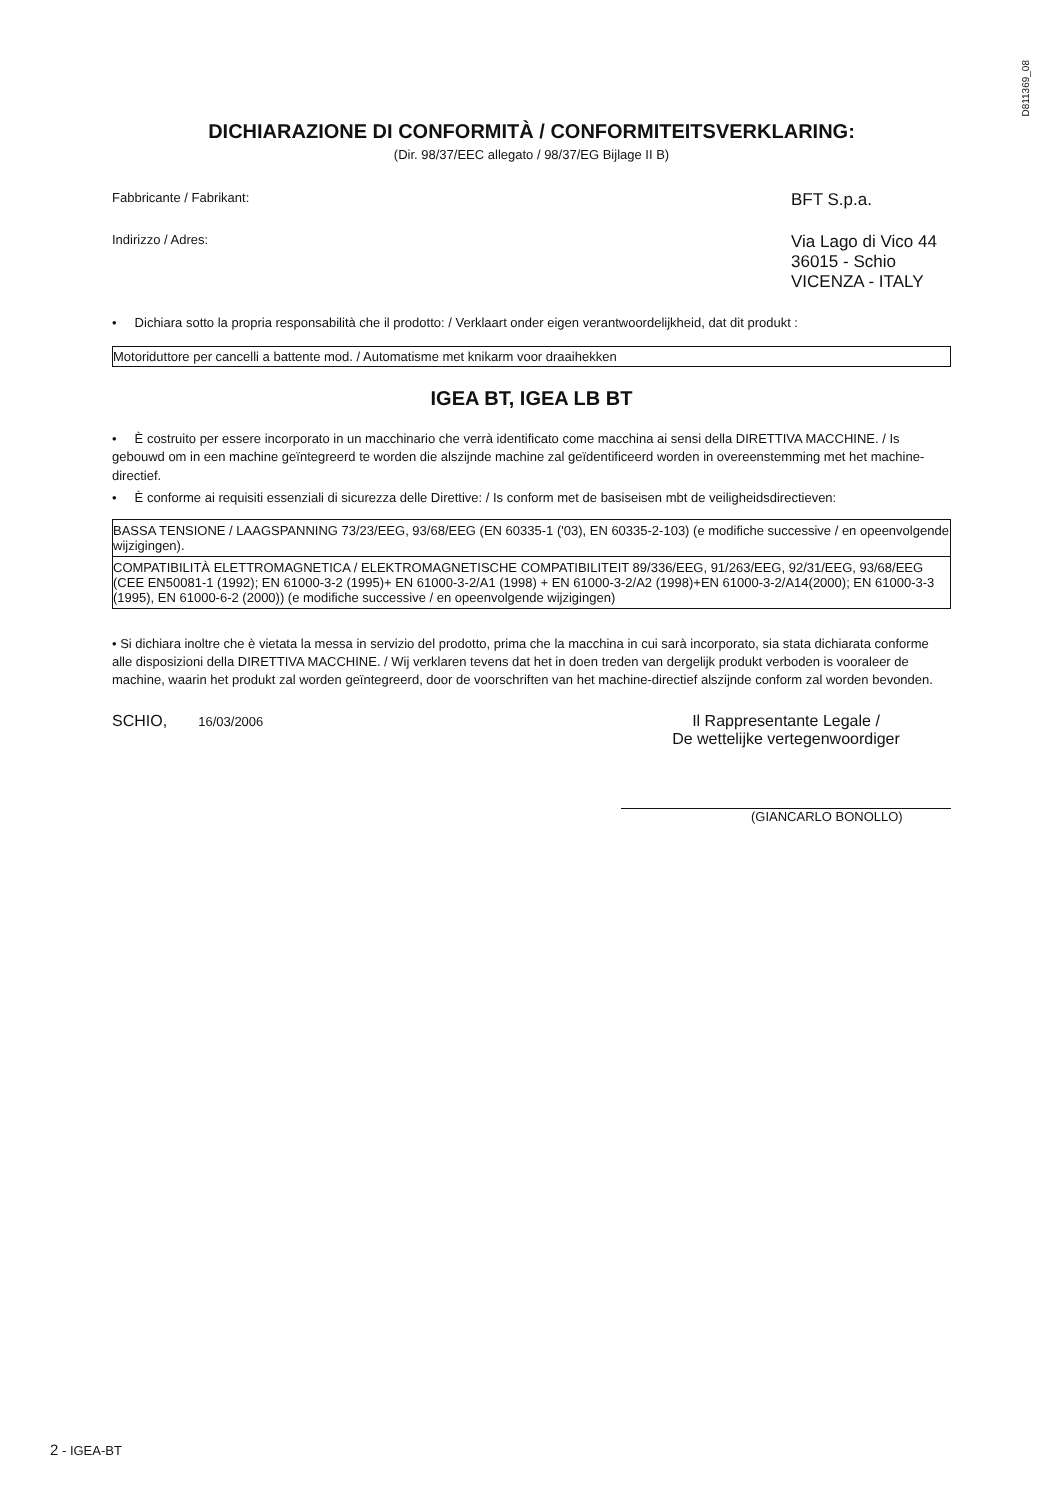D811369_08
DICHIARAZIONE DI CONFORMITÀ / CONFORMITEITSVERKLARING:
(Dir. 98/37/EEC allegato / 98/37/EG Bijlage II B)
Fabbricante / Fabrikant: BFT S.p.a.
Indirizzo / Adres: Via Lago di Vico 44
36015 - Schio
VICENZA - ITALY
• Dichiara sotto la propria responsabilità che il prodotto: / Verklaart onder eigen verantwoordelijkheid, dat dit produkt :
Motoriduttore per cancelli a battente mod. / Automatisme met knikarm voor draaihekken
IGEA BT, IGEA LB BT
• È costruito per essere incorporato in un macchinario che verrà identificato come macchina ai sensi della DIRETTIVA MACCHINE. / Is gebouwd om in een machine geïntegreerd te worden die alszijnde machine zal geïdentificeerd worden in overeenstemming met het machine-directief.
• È conforme ai requisiti essenziali di sicurezza delle Direttive: / Is conform met de basiseisen mbt de veiligheidsdirectieven:
BASSA TENSIONE / LAAGSPANNING 73/23/EEG, 93/68/EEG (EN 60335-1 ('03), EN 60335-2-103) (e modifiche successive / en opeenvolgende wijzigingen).
COMPATIBILITÀ ELETTROMAGNETICA / ELEKTROMAGNETISCHE COMPATIBILITEIT 89/336/EEG, 91/263/EEG, 92/31/EEG, 93/68/EEG (CEE EN50081-1 (1992); EN 61000-3-2 (1995)+ EN 61000-3-2/A1 (1998) + EN 61000-3-2/A2 (1998)+EN 61000-3-2/A14(2000); EN 61000-3-3 (1995), EN 61000-6-2 (2000)) (e modifiche successive / en opeenvolgende wijzigingen)
• Si dichiara inoltre che è vietata la messa in servizio del prodotto, prima che la macchina in cui sarà incorporato, sia stata dichiarata conforme alle disposizioni della DIRETTIVA MACCHINE. / Wij verklaren tevens dat het in doen treden van dergelijk produkt verboden is vooraleer de machine, waarin het produkt zal worden geïntegreerd, door de voorschriften van het machine-directief alszijnde conform zal worden bevonden.
SCHIO, 16/03/2006
Il Rappresentante Legale /
De wettelijke vertegenwoordiger
(GIANCARLO BONOLLO)
2 - IGEA-BT